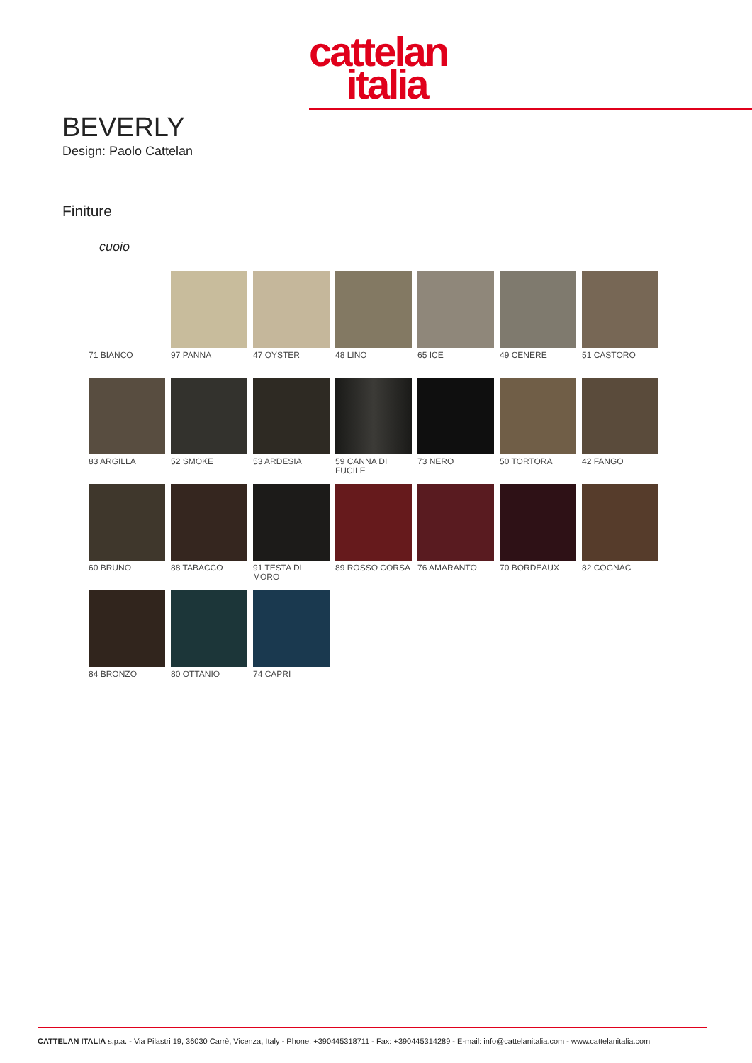cattelan
italia
BEVERLY
Design: Paolo Cattelan
Finiture
cuoio
71 BIANCO
97 PANNA
47 OYSTER
48 LINO
65 ICE
49 CENERE
51 CASTORO
83 ARGILLA
52 SMOKE
53 ARDESIA
59 CANNA DI FUCILE
73 NERO
50 TORTORA
42 FANGO
60 BRUNO
88 TABACCO
91 TESTA DI MORO
89 ROSSO CORSA
76 AMARANTO
70 BORDEAUX
82 COGNAC
84 BRONZO
80 OTTANIO
74 CAPRI
CATTELAN ITALIA s.p.a. - Via Pilastri 19, 36030 Carrè, Vicenza, Italy - Phone: +390445318711 - Fax: +390445314289 - E-mail: info@cattelanitalia.com - www.cattelanitalia.com